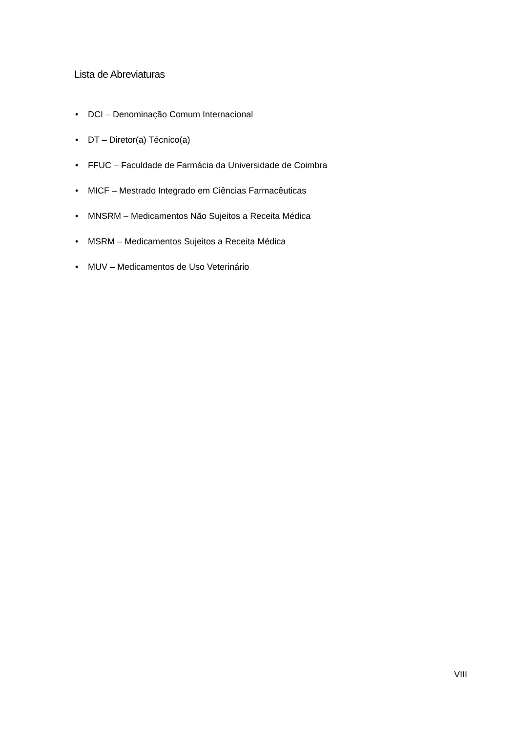Lista de Abreviaturas
• DCI – Denominação Comum Internacional
• DT – Diretor(a) Técnico(a)
• FFUC – Faculdade de Farmácia da Universidade de Coimbra
• MICF – Mestrado Integrado em Ciências Farmacêuticas
• MNSRM – Medicamentos Não Sujeitos a Receita Médica
• MSRM – Medicamentos Sujeitos a Receita Médica
• MUV – Medicamentos de Uso Veterinário
VIII